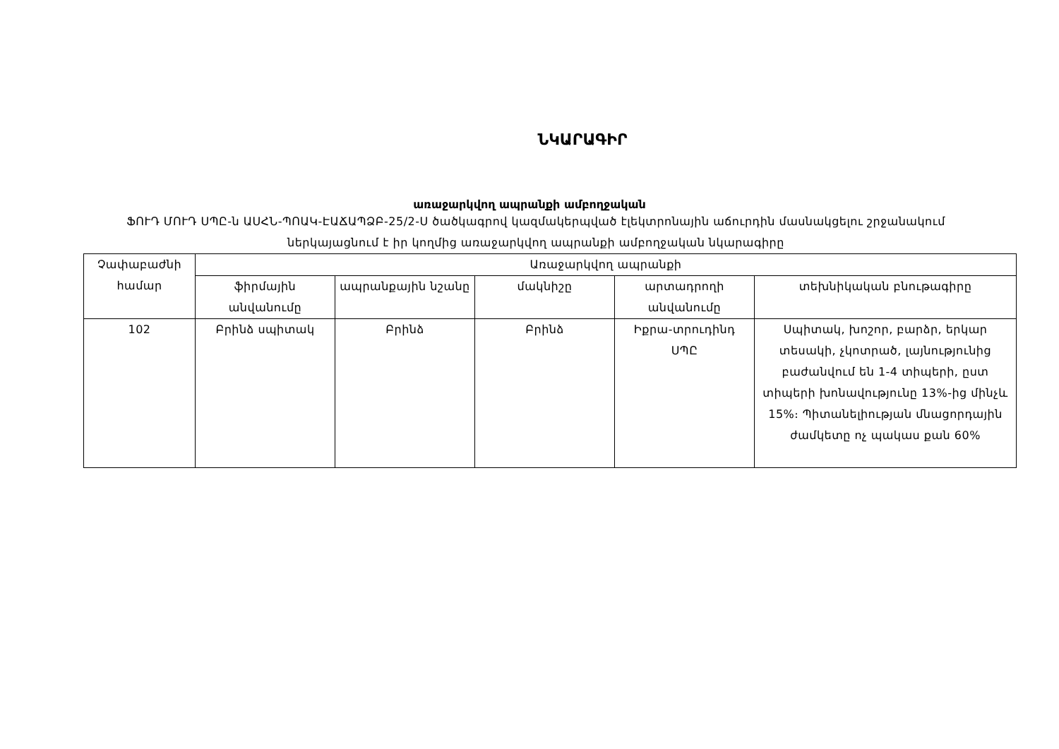ՆԿԱՐԱԳԻՐ
առաջարկվող ապրանքի ամբողջական
ՖՈՒԴ ՄՈՒԴ ՍՊԸ-ն ԱՍՀՆ-ՊՈԱԿ-ԷԱՃԱՊՁԲ-25/2-Ս ծածկագրով կազմակերպված էլեկտրոնային աճուրդին մասնակցելու շրջանակում ներկայացնում է իր կողմից առաջարկվող ապրանքի ամբողջական նկարագիրը
| Չափաբաժնի համար | Առաջարկվող ապրանքի | | | | |
| | ֆիրմային անվանումը | ապրանքային նշանը | մակնիշը | արտադրողի անվանումը | տեխնիկական բնութագիրը |
| 102 | Բրինձ սպիտակ | Բրինձ | Բրինձ | Իքրա-տրուդինդ ՍՊԸ | Սպիտակ, խոշոր, բարձր, երկար տեսակի, չկոտրած, լայնությունից բաժանվում են 1-4 տիպերի, ըստ տիպերի խոնավությունը 13%-ից մինչև 15%։ Պիտանելիության մնացորդային ժամկետը ոչ պակաս քան 60% |